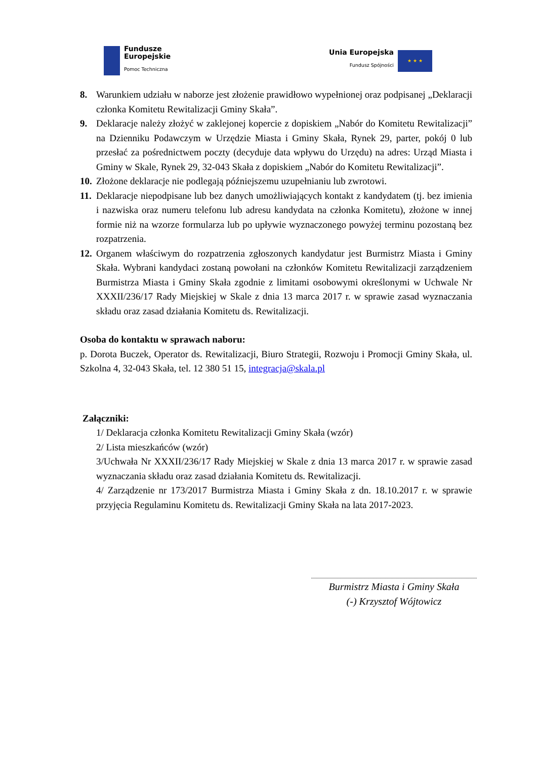Fundusze
Europejskie
Pomoc Techniczna
Unia Europejska
Fundusz Spójności
★ ★ ★
8. Warunkiem udziału w naborze jest złożenie prawidłowo wypełnionej oraz podpisanej „Deklaracji członka Komitetu Rewitalizacji Gminy Skała”.
9. Deklaracje należy złożyć w zaklejonej kopercie z dopiskiem „Nabór do Komitetu Rewitalizacji” na Dzienniku Podawczym w Urzędzie Miasta i Gminy Skała, Rynek 29, parter, pokój 0 lub przesłać za pośrednictwem poczty (decyduje data wpływu do Urzędu) na adres: Urząd Miasta i Gminy w Skale, Rynek 29, 32-043 Skała z dopiskiem „Nabór do Komitetu Rewitalizacji”.
10. Złożone deklaracje nie podlegają późniejszemu uzupełnianiu lub zwrotowi.
11. Deklaracje niepodpisane lub bez danych umożliwiających kontakt z kandydatem (tj. bez imienia i nazwiska oraz numeru telefonu lub adresu kandydata na członka Komitetu), złożone w innej formie niż na wzorze formularza lub po upływie wyznaczonego powyżej terminu pozostaną bez rozpatrzenia.
12. Organem właściwym do rozpatrzenia zgłoszonych kandydatur jest Burmistrz Miasta i Gminy Skała. Wybrani kandydaci zostaną powołani na członków Komitetu Rewitalizacji zarządzeniem Burmistrza Miasta i Gminy Skała zgodnie z limitami osobowymi określonymi w Uchwale Nr XXXII/236/17 Rady Miejskiej w Skale z dnia 13 marca 2017 r. w sprawie zasad wyznaczania składu oraz zasad działania Komitetu ds. Rewitalizacji.
Osoba do kontaktu w sprawach naboru:
p. Dorota Buczek, Operator ds. Rewitalizacji, Biuro Strategii, Rozwoju i Promocji Gminy Skała, ul. Szkolna 4, 32-043 Skała, tel. 12 380 51 15, integracja@skala.pl
Załączniki:
1/ Deklaracja członka Komitetu Rewitalizacji Gminy Skała (wzór)
2/ Lista mieszkańców (wzór)
3/Uchwała Nr XXXII/236/17 Rady Miejskiej w Skale z dnia 13 marca 2017 r. w sprawie zasad wyznaczania składu oraz zasad działania Komitetu ds. Rewitalizacji.
4/ Zarządzenie nr 173/2017 Burmistrza Miasta i Gminy Skała z dn. 18.10.2017 r. w sprawie przyjęcia Regulaminu Komitetu ds. Rewitalizacji Gminy Skała na lata 2017-2023.
Burmistrz Miasta i Gminy Skała
(-) Krzysztof Wójtowicz